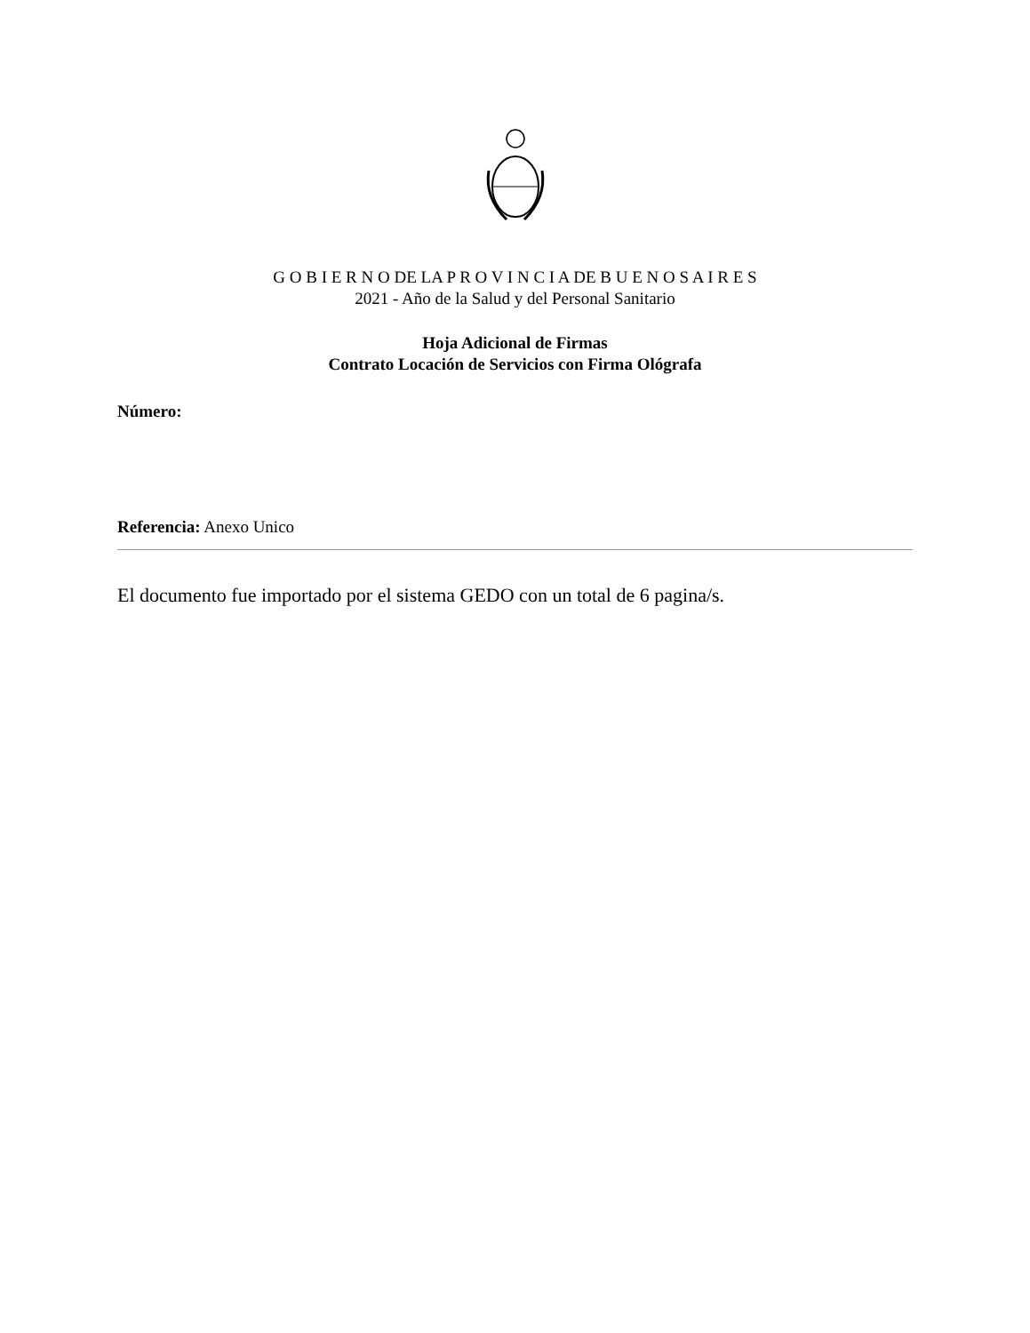G O B I E R N O DE LA P R O V I N C I A DE B U E N O S A I R E S
2021 - Año de la Salud y del Personal Sanitario
Hoja Adicional de Firmas
Contrato Locación de Servicios con Firma Ológrafa
Número:
Referencia: Anexo Unico
El documento fue importado por el sistema GEDO con un total de 6 pagina/s.